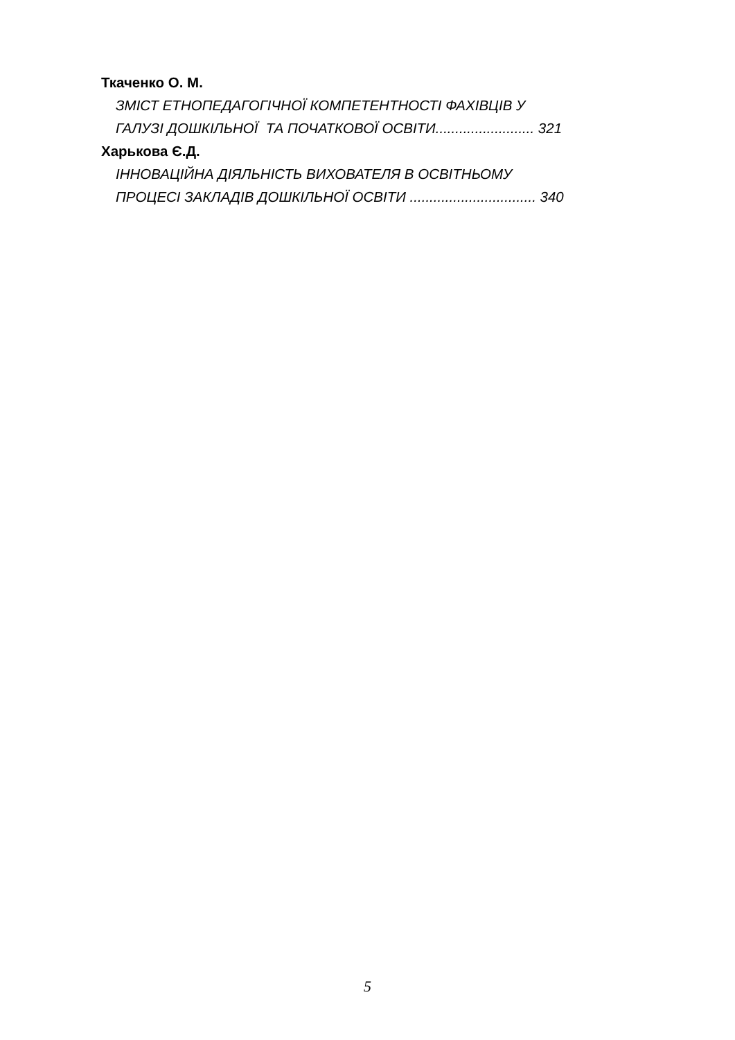Ткаченко О. М.
ЗМІСТ ЕТНОПЕДАГОГІЧНОЇ КОМПЕТЕНТНОСТІ ФАХІВЦІВ У
ГАЛУЗІ ДОШКІЛЬНОЇ ТА ПОЧАТКОВОЇ ОСВІТИ......................... 321
Харькова Є.Д.
ІННОВАЦІЙНА ДІЯЛЬНІСТЬ ВИХОВАТЕЛЯ В ОСВІТНЬОМУ
ПРОЦЕСІ ЗАКЛАДІВ ДОШКІЛЬНОЇ ОСВІТИ ................................ 340
5